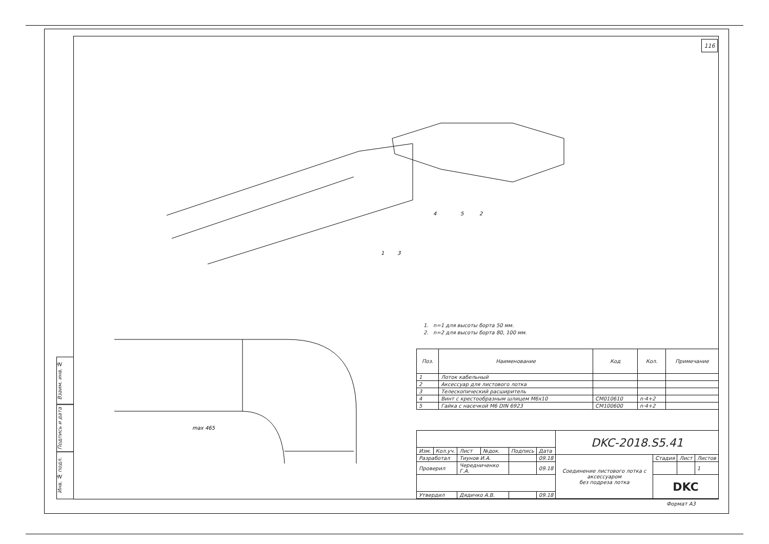116
Взаим. инв. №
Подпись и дата
Инв. № подл.
1
3
4
5
2
max 465
1. n=1 для высоты борта 50 мм.
2. n=2 для высоты борта 80, 100 мм.
| Поз. | Наименование | Код | Кол. | Примечание |
| --- | --- | --- | --- | --- |
| 1 | Лоток кабельный | | | |
| 2 | Аксессуар для листового лотка | | | |
| 3 | Телескопический расширитель | | | |
| 4 | Винт с крестообразным шлицем M6x10 | CM010610 | n·4+2 | |
| 5 | Гайка с насечкой M6 DIN 6923 | CM100600 | n·4+2 | |
| | | | | | | DKC-2018.S5.41 | | | |
| Изм. | Кол.уч. | Лист | №док. | Подпись | Дата | | | | |
| Разработал | | Тиунов И.А. | | | 09.18 | Соединение листового лотка с аксессуаром без подреза лотка | Стадия | Лист | Листов |
| Проверил | | Чередниченко Г.А. | | | 09.18 | | | | 1 |
| | | | | | | | DKC | | |
| Утвердил | | Дядичко А.В. | | | 09.18 | | | | |
Формат А3